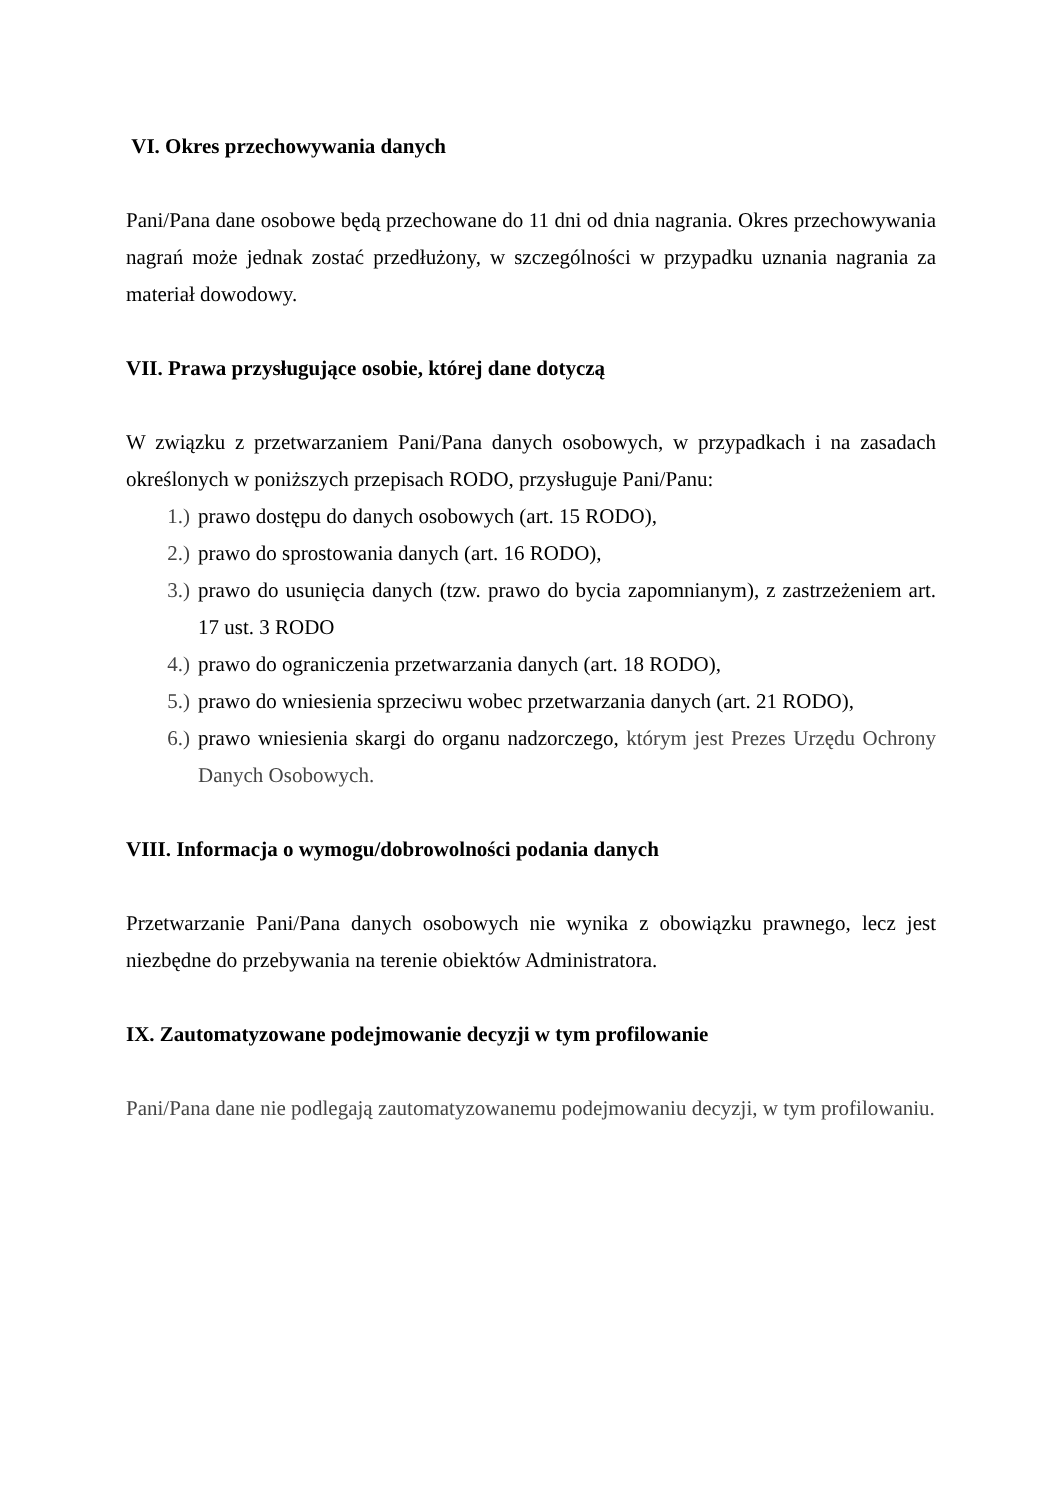VI. Okres przechowywania danych
Pani/Pana dane osobowe będą przechowane do 11 dni od dnia nagrania. Okres przechowywania nagrań może jednak zostać przedłużony, w szczególności w przypadku uznania nagrania za materiał dowodowy.
VII. Prawa przysługujące osobie, której dane dotyczą
W związku z przetwarzaniem Pani/Pana danych osobowych, w przypadkach i na zasadach określonych w poniższych przepisach RODO, przysługuje Pani/Panu:
1.) prawo dostępu do danych osobowych (art. 15 RODO),
2.) prawo do sprostowania danych (art. 16 RODO),
3.) prawo do usunięcia danych (tzw. prawo do bycia zapomnianym), z zastrzeżeniem art. 17 ust. 3 RODO
4.) prawo do ograniczenia przetwarzania danych (art. 18 RODO),
5.) prawo do wniesienia sprzeciwu wobec przetwarzania danych (art. 21 RODO),
6.) prawo wniesienia skargi do organu nadzorczego, którym jest Prezes Urzędu Ochrony Danych Osobowych.
VIII. Informacja o wymogu/dobrowolności podania danych
Przetwarzanie Pani/Pana danych osobowych nie wynika z obowiązku prawnego, lecz jest niezbędne do przebywania na terenie obiektów Administratora.
IX. Zautomatyzowane podejmowanie decyzji w tym profilowanie
Pani/Pana dane nie podlegają zautomatyzowanemu podejmowaniu decyzji, w tym profilowaniu.